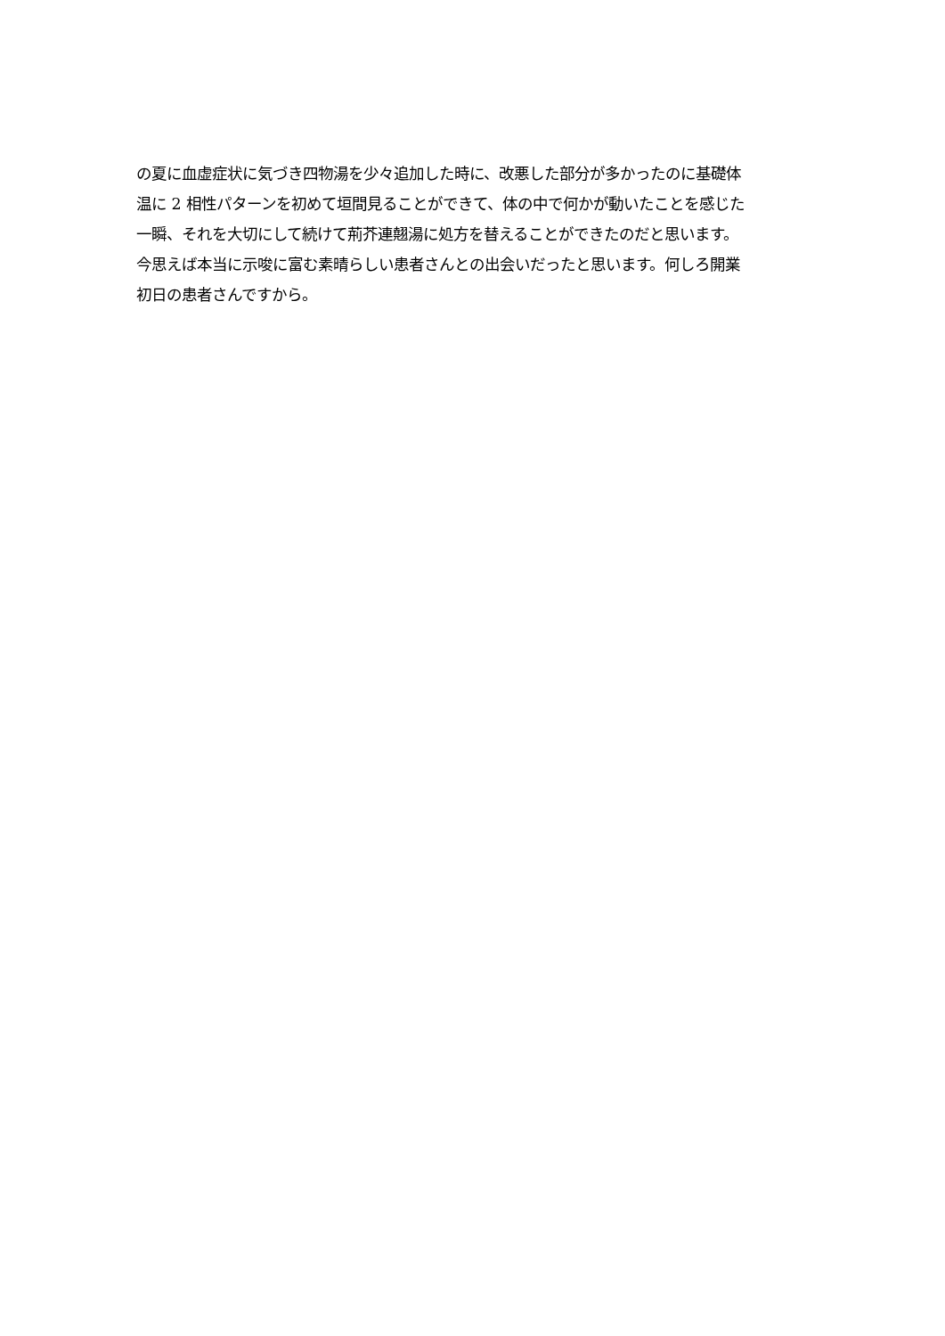の夏に血虚症状に気づき四物湯を少々追加した時に、改悪した部分が多かったのに基礎体
温に 2 相性パターンを初めて垣間見ることができて、体の中で何かが動いたことを感じた
一瞬、それを大切にして続けて荊芥連翹湯に処方を替えることができたのだと思います。
今思えば本当に示唆に富む素晴らしい患者さんとの出会いだったと思います。何しろ開業
初日の患者さんですから。